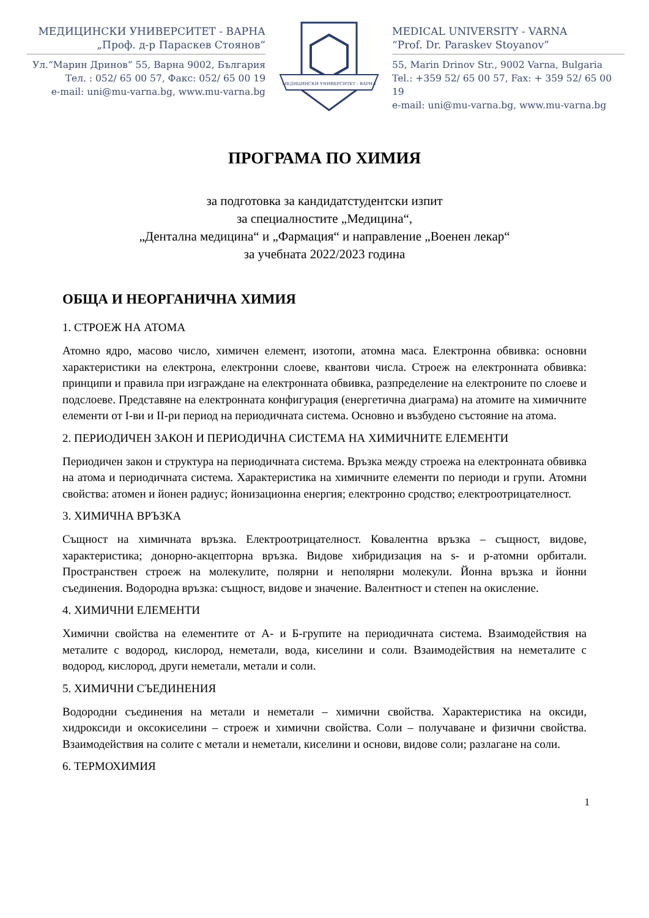МЕДИЦИНСКИ УНИВЕРСИТЕТ - ВАРНА
„Проф. д-р Параскев Стоянов“
Ул.“Марин Дринов“ 55, Варна 9002, България
Тел. : 052/ 65 00 57, Факс: 052/ 65 00 19
e-mail: uni@mu-varna.bg, www.mu-varna.bg
МЕДИЦИНСКИ УНИВЕРСИТЕТ - ВАРНА
MEDICAL UNIVERSITY - VARNA
“Prof. Dr. Paraskev Stoyanov”
55, Marin Drinov Str., 9002 Varna, Bulgaria
Tel.: +359 52/ 65 00 57, Fax: + 359 52/ 65 00 19
e-mail: uni@mu-varna.bg, www.mu-varna.bg
ПРОГРАМА ПО ХИМИЯ
за подготовка за кандидатстудентски изпит
за специалностите „Медицина“,
„Дентална медицина“ и „Фармация“ и направление „Военен лекар“
за учебната 2022/2023 година
ОБЩА И НЕОРГАНИЧНА ХИМИЯ
1. СТРОЕЖ НА АТОМА
Атомно ядро, масово число, химичен елемент, изотопи, атомна маса. Електронна обвивка: основни характеристики на електрона, електронни слоеве, квантови числа. Строеж на електронната обвивка: принципи и правила при изграждане на електронната обвивка, разпределение на електроните по слоеве и подслоеве. Представяне на електронната конфигурация (енергетична диаграма) на атомите на химичните елементи от I-ви и II-ри период на периодичната система. Основно и възбудено състояние на атома.
2. ПЕРИОДИЧЕН ЗАКОН И ПЕРИОДИЧНА СИСТЕМА НА ХИМИЧНИТЕ ЕЛЕМЕНТИ
Периодичен закон и структура на периодичната система. Връзка между строежа на електронната обвивка на атома и периодичната система. Характеристика на химичните елементи по периоди и групи. Атомни свойства: атомен и йонен радиус; йонизационна енергия; електронно сродство; електроотрицателност.
3. ХИМИЧНА ВРЪЗКА
Същност на химичната връзка. Електроотрицателност. Ковалентна връзка – същност, видове, характеристика; донорно-акцепторна връзка. Видове хибридизация на s- и p-атомни орбитали. Пространствен строеж на молекулите, полярни и неполярни молекули. Йонна връзка и йонни съединения. Водородна връзка: същност, видове и значение. Валентност и степен на окисление.
4. ХИМИЧНИ ЕЛЕМЕНТИ
Химични свойства на елементите от А- и Б-групите на периодичната система. Взаимодействия на металите с водород, кислород, неметали, вода, киселини и соли. Взаимодействия на неметалите с водород, кислород, други неметали, метали и соли.
5. ХИМИЧНИ СЪЕДИНЕНИЯ
Водородни съединения на метали и неметали – химични свойства. Характеристика на оксиди, хидроксиди и оксокиселини – строеж и химични свойства. Соли – получаване и физични свойства. Взаимодействия на солите с метали и неметали, киселини и основи, видове соли; разлагане на соли.
6. ТЕРМОХИМИЯ
1